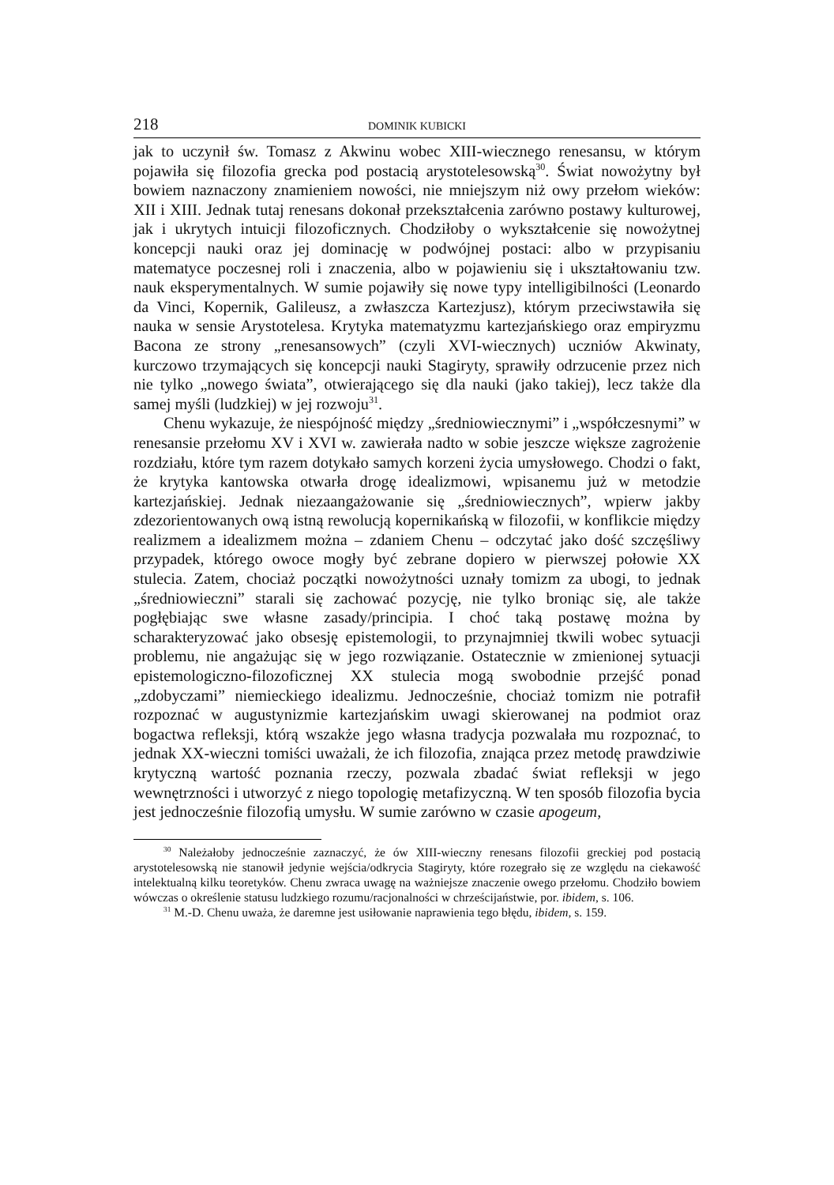218 DOMINIK KUBICKI
jak to uczynił św. Tomasz z Akwinu wobec XIII-wiecznego renesansu, w którym pojawiła się filozofia grecka pod postacią arystotelesowską<sup>30</sup>. Świat nowożytny był bowiem naznaczony znamieniem nowości, nie mniejszym niż owy przełom wieków: XII i XIII. Jednak tutaj renesans dokonał przekształcenia zarówno postawy kulturowej, jak i ukrytych intuicji filozoficznych. Chodziłoby o wykształcenie się nowożytnej koncepcji nauki oraz jej dominację w podwójnej postaci: albo w przypisaniu matematyce poczesnej roli i znaczenia, albo w pojawieniu się i ukształtowaniu tzw. nauk eksperymentalnych. W sumie pojawiły się nowe typy intelligibilności (Leonardo da Vinci, Kopernik, Galileusz, a zwłaszcza Kartezjusz), którym przeciwstawiła się nauka w sensie Arystotelesa. Krytyka matematyzmu kartezjańskiego oraz empiryzmu Bacona ze strony „renesansowych” (czyli XVI-wiecznych) uczniów Akwinaty, kurczowo trzymających się koncepcji nauki Stagiryty, sprawiły odrzucenie przez nich nie tylko „nowego świata”, otwierającego się dla nauki (jako takiej), lecz także dla samej myśli (ludzkiej) w jej rozwoju<sup>31</sup>.
Chenu wykazuje, że niespójność między „średniowiecznymi” i „współczesnymi” w renesansie przełomu XV i XVI w. zawierała nadto w sobie jeszcze większe zagrożenie rozdziału, które tym razem dotykało samych korzeni życia umysłowego. Chodzi o fakt, że krytyka kantowska otwarła drogę idealizmowi, wpisanemu już w metodzie kartezjańskiej. Jednak niezaangażowanie się „średniowiecznych”, wpierw jakby zdezorientowanych ową istną rewolucją kopernikańską w filozofii, w konflikcie między realizmem a idealizmem można – zdaniem Chenu – odczytać jako dość szczęśliwy przypadek, którego owoce mogły być zebrane dopiero w pierwszej połowie XX stulecia. Zatem, chociaż początki nowożytności uznały tomizm za ubogi, to jednak „średniowieczni” starali się zachować pozycję, nie tylko broniąc się, ale także pogłębiając swe własne zasady/principia. I choć taką postawę można by scharakteryzować jako obsesję epistemologii, to przynajmniej tkwili wobec sytuacji problemu, nie angażując się w jego rozwiązanie. Ostatecznie w zmienionej sytuacji epistemologiczno-filozoficznej XX stulecia mogą swobodnie przejść ponad „zdobyczami” niemieckiego idealizmu. Jednocześnie, chociaż tomizm nie potrafił rozpoznać w augustynizmie kartezjańskim uwagi skierowanej na podmiot oraz bogactwa refleksji, którą wszakże jego własna tradycja pozwalała mu rozpoznać, to jednak XX-wieczni tomiści uważali, że ich filozofia, znająca przez metodę prawdziwie krytyczną wartość poznania rzeczy, pozwala zbadać świat refleksji w jego wewnętrzności i utworzyć z niego topologię metafizyczną. W ten sposób filozofia bycia jest jednocześnie filozofią umysłu. W sumie zarówno w czasie apogeum,
<sup>30</sup> Należałoby jednocześnie zaznaczyć, że ów XIII-wieczny renesans filozofii greckiej pod postacią arystotelesowską nie stanowił jedynie wejścia/odkrycia Stagiryty, które rozegrało się ze względu na ciekawość intelektualną kilku teoretyków. Chenu zwraca uwagę na ważniejsze znaczenie owego przełomu. Chodziło bowiem wówczas o określenie statusu ludzkiego rozumu/racjonalności w chrześcijaństwie, por. ibidem, s. 106.
<sup>31</sup> M.-D. Chenu uważa, że daremne jest usiłowanie naprawienia tego błędu, ibidem, s. 159.